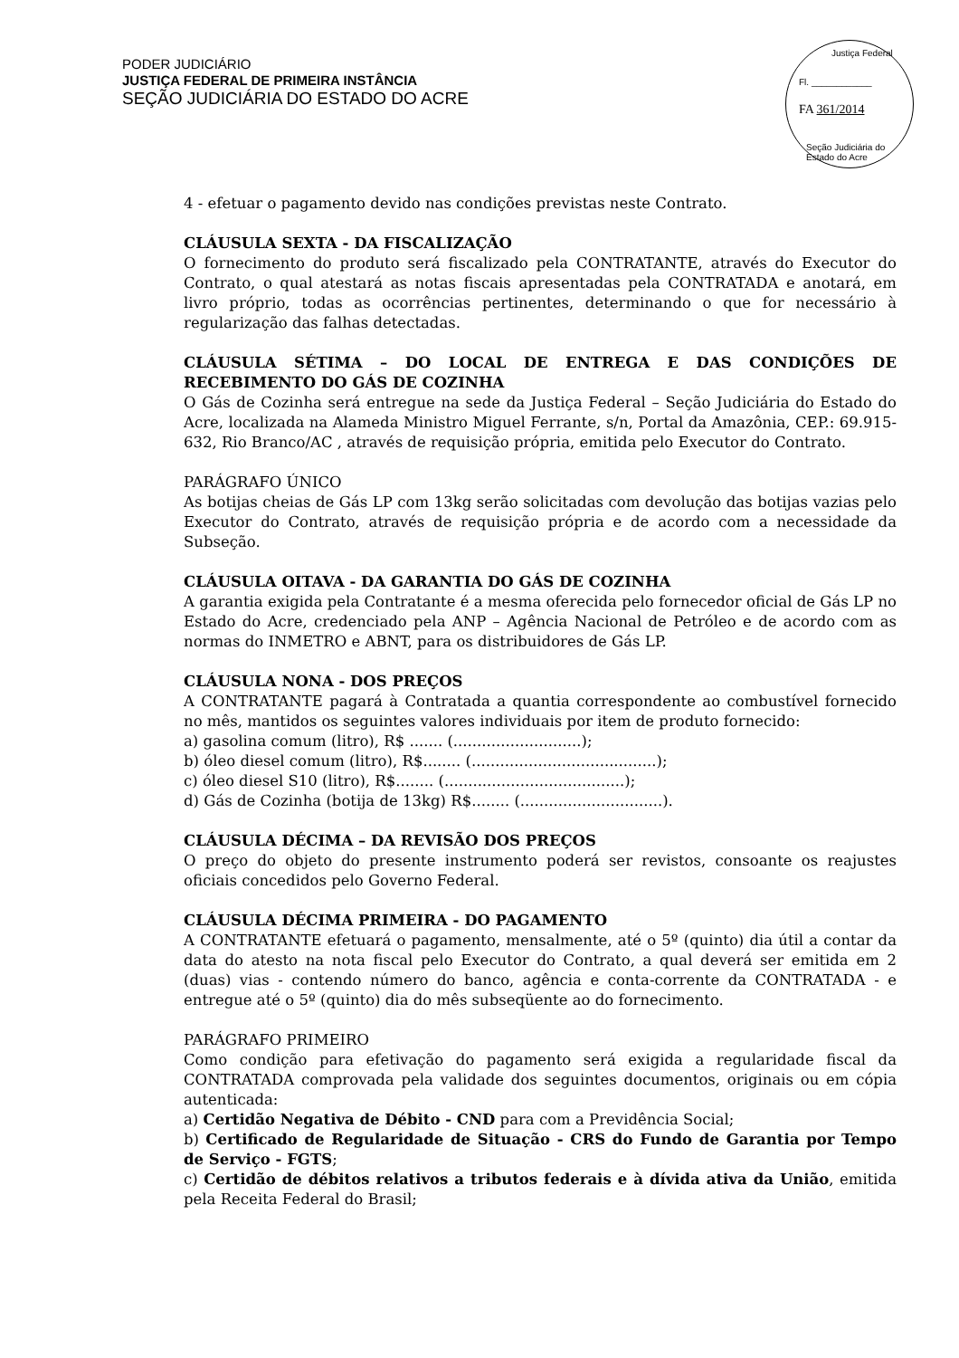PODER JUDICIÁRIO
JUSTIÇA FEDERAL DE PRIMEIRA INSTÂNCIA
SEÇÃO JUDICIÁRIA DO ESTADO DO ACRE
Justiça Federal
Fl. ____________
FA 361/2014
Seção Judiciária do Estado do Acre
4 - efetuar o pagamento devido nas condições previstas neste Contrato.
CLÁUSULA SEXTA - DA FISCALIZAÇÃO
O fornecimento do produto será fiscalizado pela CONTRATANTE, através do Executor do Contrato, o qual atestará as notas fiscais apresentadas pela CONTRATADA e anotará, em livro próprio, todas as ocorrências pertinentes, determinando o que for necessário à regularização das falhas detectadas.
CLÁUSULA SÉTIMA – DO LOCAL DE ENTREGA E DAS CONDIÇÕES DE RECEBIMENTO DO GÁS DE COZINHA
O Gás de Cozinha será entregue na sede da Justiça Federal – Seção Judiciária do Estado do Acre, localizada na Alameda Ministro Miguel Ferrante, s/n, Portal da Amazônia, CEP.: 69.915-632, Rio Branco/AC , através de requisição própria, emitida pelo Executor do Contrato.
PARÁGRAFO ÚNICO
As botijas cheias de Gás LP com 13kg serão solicitadas com devolução das botijas vazias pelo Executor do Contrato, através de requisição própria e de acordo com a necessidade da Subseção.
CLÁUSULA OITAVA - DA GARANTIA DO GÁS DE COZINHA
A garantia exigida pela Contratante é a mesma oferecida pelo fornecedor oficial de Gás LP no Estado do Acre, credenciado pela ANP – Agência Nacional de Petróleo e de acordo com as normas do INMETRO e ABNT, para os distribuidores de Gás LP.
CLÁUSULA NONA - DOS PREÇOS
A CONTRATANTE pagará à Contratada a quantia correspondente ao combustível fornecido no mês, mantidos os seguintes valores individuais por item de produto fornecido:
a) gasolina comum (litro), R$ ....... (...........................);
b) óleo diesel comum (litro), R$........ (.......................................);
c) óleo diesel S10 (litro), R$........ (......................................);
d) Gás de Cozinha (botija de 13kg) R$........ (..............................).
CLÁUSULA DÉCIMA – DA REVISÃO DOS PREÇOS
O preço do objeto do presente instrumento poderá ser revistos, consoante os reajustes oficiais concedidos pelo Governo Federal.
CLÁUSULA DÉCIMA PRIMEIRA - DO PAGAMENTO
A CONTRATANTE efetuará o pagamento, mensalmente, até o 5º (quinto) dia útil a contar da data do atesto na nota fiscal pelo Executor do Contrato, a qual deverá ser emitida em 2 (duas) vias - contendo número do banco, agência e conta-corrente da CONTRATADA - e entregue até o 5º (quinto) dia do mês subseqüente ao do fornecimento.
PARÁGRAFO PRIMEIRO
Como condição para efetivação do pagamento será exigida a regularidade fiscal da CONTRATADA comprovada pela validade dos seguintes documentos, originais ou em cópia autenticada:
a) Certidão Negativa de Débito - CND para com a Previdência Social;
b) Certificado de Regularidade de Situação - CRS do Fundo de Garantia por Tempo de Serviço - FGTS;
c) Certidão de débitos relativos a tributos federais e à dívida ativa da União, emitida pela Receita Federal do Brasil;